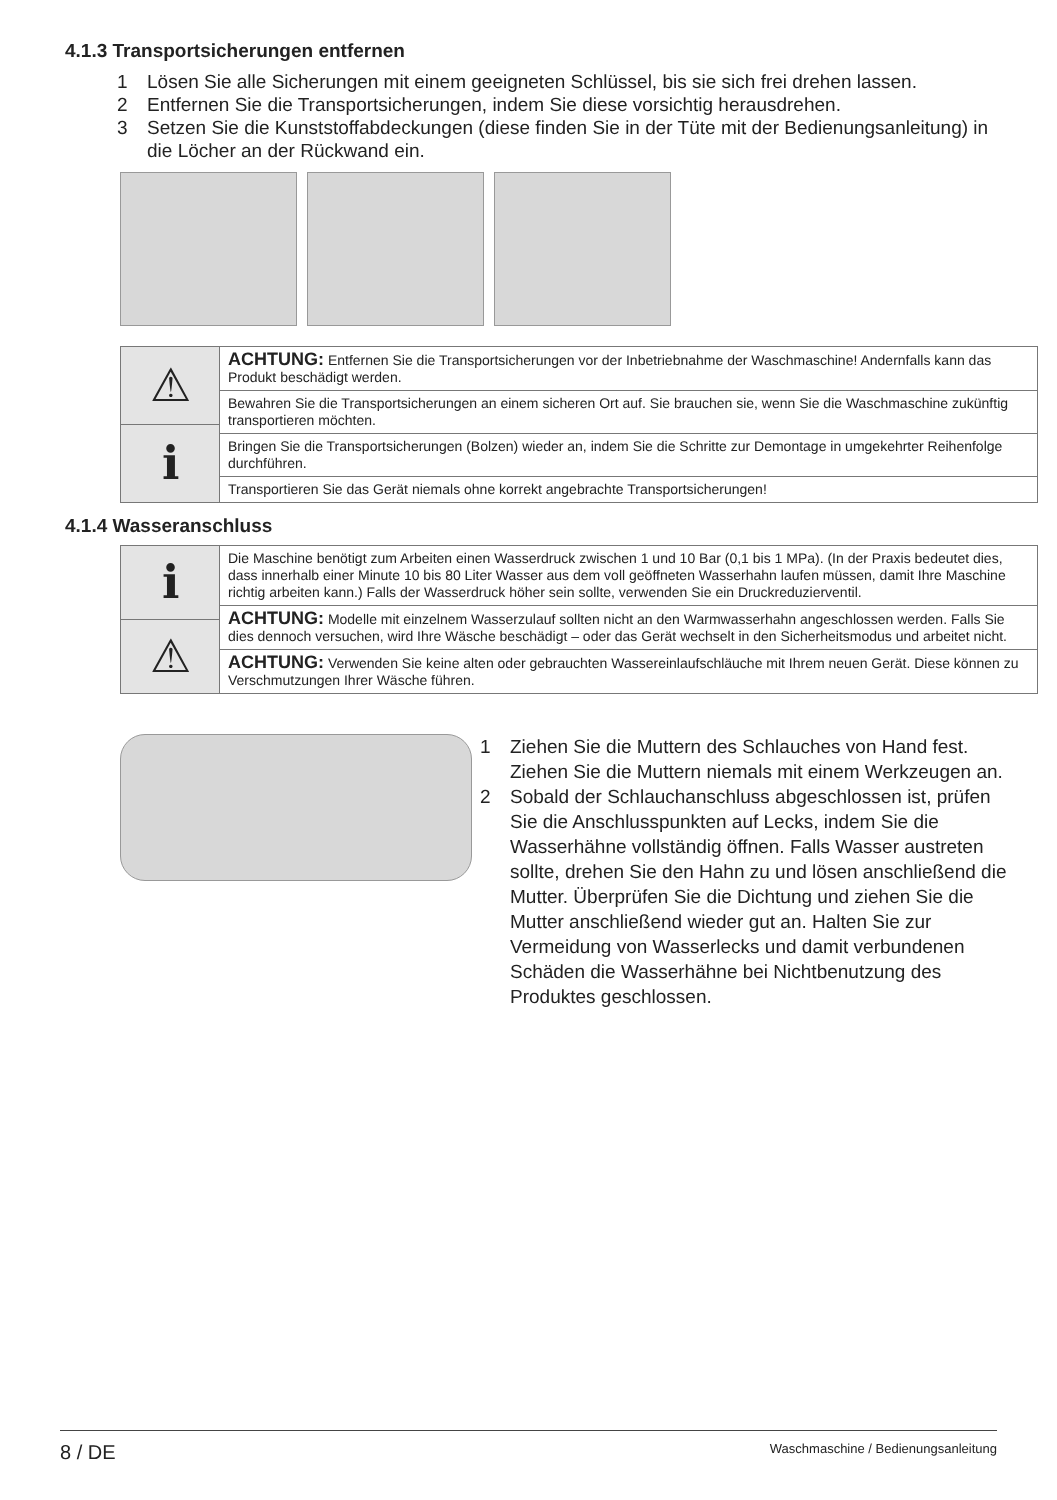4.1.3 Transportsicherungen entfernen
1 Lösen Sie alle Sicherungen mit einem geeigneten Schlüssel, bis sie sich frei drehen lassen.
2 Entfernen Sie die Transportsicherungen, indem Sie diese vorsichtig herausdrehen.
3 Setzen Sie die Kunststoffabdeckungen (diese finden Sie in der Tüte mit der Bedienungsanleitung) in die Löcher an der Rückwand ein.
⚠
ℹ
ACHTUNG: Entfernen Sie die Transportsicherungen vor der Inbetriebnahme der Waschmaschine! Andernfalls kann das Produkt beschädigt werden.
Bewahren Sie die Transportsicherungen an einem sicheren Ort auf. Sie brauchen sie, wenn Sie die Waschmaschine zukünftig transportieren möchten.
Bringen Sie die Transportsicherungen (Bolzen) wieder an, indem Sie die Schritte zur Demontage in umgekehrter Reihenfolge durchführen.
Transportieren Sie das Gerät niemals ohne korrekt angebrachte Transportsicherungen!
4.1.4 Wasseranschluss
ℹ
⚠
Die Maschine benötigt zum Arbeiten einen Wasserdruck zwischen 1 und 10 Bar (0,1 bis 1 MPa). (In der Praxis bedeutet dies, dass innerhalb einer Minute 10 bis 80 Liter Wasser aus dem voll geöffneten Wasserhahn laufen müssen, damit Ihre Maschine richtig arbeiten kann.) Falls der Wasserdruck höher sein sollte, verwenden Sie ein Druckreduzierventil.
ACHTUNG: Modelle mit einzelnem Wasserzulauf sollten nicht an den Warmwasserhahn angeschlossen werden. Falls Sie dies dennoch versuchen, wird Ihre Wäsche beschädigt – oder das Gerät wechselt in den Sicherheitsmodus und arbeitet nicht.
ACHTUNG: Verwenden Sie keine alten oder gebrauchten Wassereinlaufschläuche mit Ihrem neuen Gerät. Diese können zu Verschmutzungen Ihrer Wäsche führen.
1 Ziehen Sie die Muttern des Schlauches von Hand fest. Ziehen Sie die Muttern niemals mit einem Werkzeugen an.
2 Sobald der Schlauchanschluss abgeschlossen ist, prüfen Sie die Anschlusspunkten auf Lecks, indem Sie die Wasserhähne vollständig öffnen. Falls Wasser austreten sollte, drehen Sie den Hahn zu und lösen anschließend die Mutter. Überprüfen Sie die Dichtung und ziehen Sie die Mutter anschließend wieder gut an. Halten Sie zur Vermeidung von Wasserlecks und damit verbundenen Schäden die Wasserhähne bei Nichtbenutzung des Produktes geschlossen.
8 / DE Waschmaschine / Bedienungsanleitung